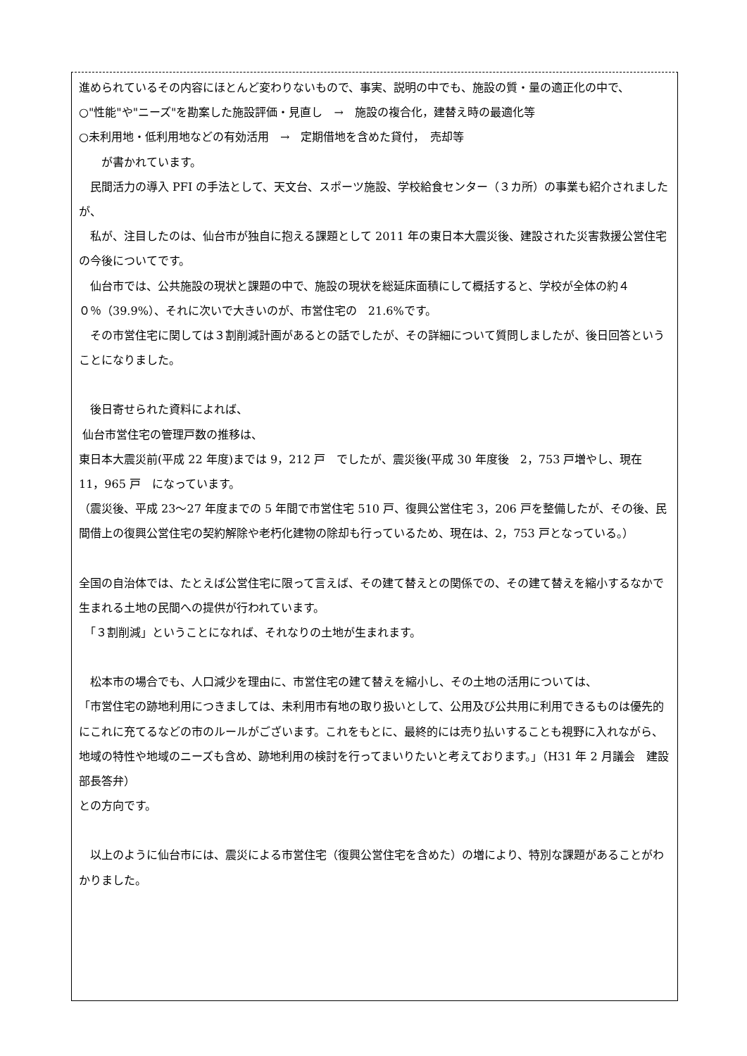進められているその内容にほとんど変わりないもので、事実、説明の中でも、施設の質・量の適正化の中で、
○"性能"や"ニーズ"を勘案した施設評価・見直し　→　施設の複合化，建替え時の最適化等
○未利用地・低利用地などの有効活用　→　定期借地を含めた貸付，　売却等
　　が書かれています。
　民間活力の導入 PFI の手法として、天文台、スポーツ施設、学校給食センター（３カ所）の事業も紹介されましたが、
　私が、注目したのは、仙台市が独自に抱える課題として 2011 年の東日本大震災後、建設された災害救援公営住宅の今後についてです。
　仙台市では、公共施設の現状と課題の中で、施設の現状を総延床面積にして概括すると、学校が全体の約４０％（39.9%）、それに次いで大きいのが、市営住宅の　21.6%です。
　その市営住宅に関しては３割削減計画があるとの話でしたが、その詳細について質問しましたが、後日回答ということになりました。
　後日寄せられた資料によれば、
仙台市営住宅の管理戸数の推移は、
東日本大震災前(平成 22 年度)までは 9，212 戸　でしたが、震災後(平成 30 年度後　2，753 戸増やし、現在 11，965 戸　になっています。
（震災後、平成 23～27 年度までの 5 年間で市営住宅 510 戸、復興公営住宅 3，206 戸を整備したが、その後、民間借上の復興公営住宅の契約解除や老朽化建物の除却も行っているため、現在は、2，753 戸となっている。）
全国の自治体では、たとえば公営住宅に限って言えば、その建て替えとの関係での、その建て替えを縮小するなかで生まれる土地の民間への提供が行われています。
　「３割削減」ということになれば、それなりの土地が生まれます。
　松本市の場合でも、人口減少を理由に、市営住宅の建て替えを縮小し、その土地の活用については、
「市営住宅の跡地利用につきましては、未利用市有地の取り扱いとして、公用及び公共用に利用できるものは優先的にこれに充てるなどの市のルールがございます。これをもとに、最終的には売り払いすることも視野に入れながら、地域の特性や地域のニーズも含め、跡地利用の検討を行ってまいりたいと考えております。」（H31 年 2 月議会　建設部長答弁）
との方向です。
　以上のように仙台市には、震災による市営住宅（復興公営住宅を含めた）の増により、特別な課題があることがわかりました。